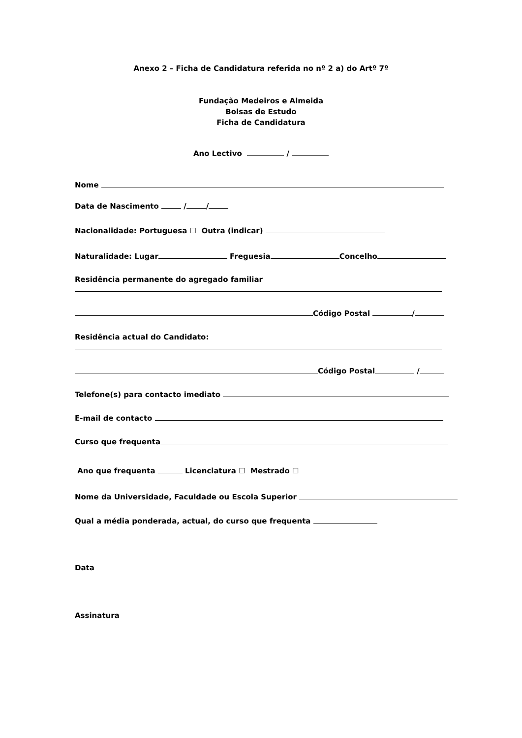Anexo 2 – Ficha de Candidatura referida no nº 2 a) do Artº 7º
Fundação Medeiros e Almeida
Bolsas de Estudo
Ficha de Candidatura
Ano Lectivo /
Nome
Data de Nascimento / /
Nacionalidade: Portuguesa ☐ Outra (indicar)
Naturalidade: Lugar Freguesia Concelho
Residência permanente do agregado familiar
Código Postal /
Residência actual do Candidato:
Código Postal /
Telefone(s) para contacto imediato
E-mail de contacto
Curso que frequenta
Ano que frequenta Licenciatura ☐ Mestrado ☐
Nome da Universidade, Faculdade ou Escola Superior
Qual a média ponderada, actual, do curso que frequenta
Data
Assinatura